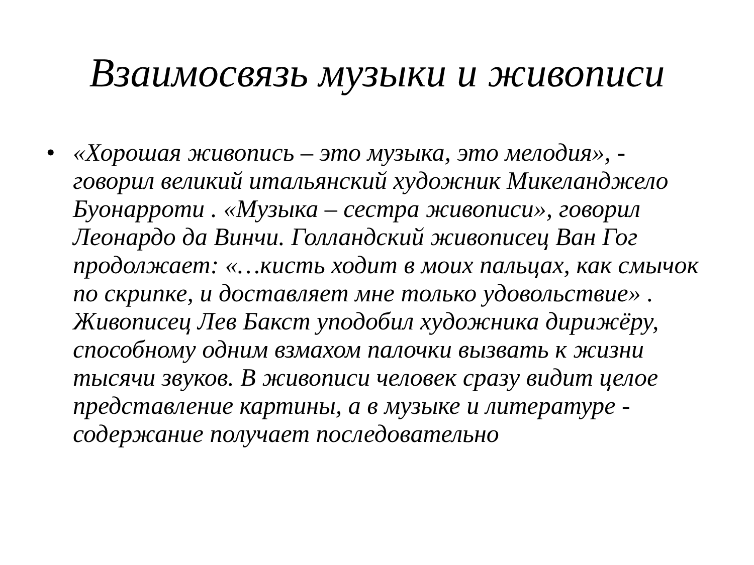Взаимосвязь музыки и живописи
• «Хорошая живопись – это музыка, это мелодия», - говорил великий итальянский художник Микеланджело Буонарроти . «Музыка – сестра живописи», говорил Леонардо да Винчи. Голландский живописец Ван Гог продолжает: «…кисть ходит в моих пальцах, как смычок по скрипке, и доставляет мне только удовольствие» . Живописец Лев Бакст уподобил художника дирижёру, способному одним взмахом палочки вызвать к жизни тысячи звуков. В живописи человек сразу видит целое представление картины, а в музыке и литературе - содержание получает последовательно